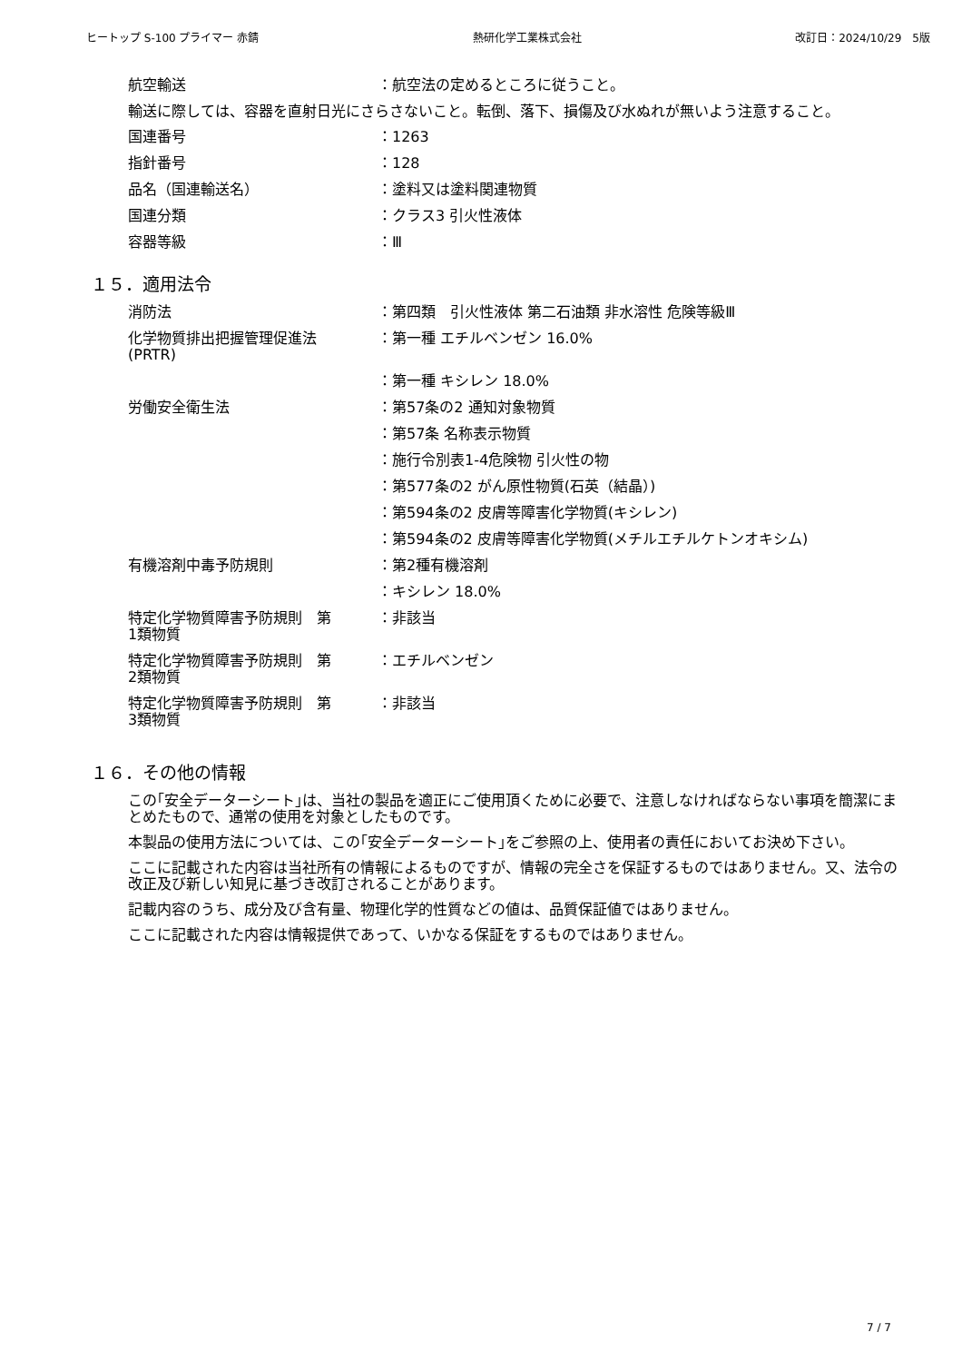ヒートップ S-100 プライマー 赤錆 熱研化学工業株式会社 改訂日：2024/10/29　5版
航空輸送 ：航空法の定めるところに従うこと。
輸送に際しては、容器を直射日光にさらさないこと。転倒、落下、損傷及び水ぬれが無いよう注意すること。
国連番号 ：1263
指針番号 ：128
品名（国連輸送名） ：塗料又は塗料関連物質
国連分類 ：クラス3 引火性液体
容器等級 ：Ⅲ
１５．適用法令
消防法 ：第四類　引火性液体 第二石油類 非水溶性 危険等級Ⅲ
化学物質排出把握管理促進法
(PRTR)
：第一種 エチルベンゼン 16.0%
：第一種 キシレン 18.0%
労働安全衛生法 ：第57条の2 通知対象物質
：第57条 名称表示物質
：施行令別表1-4危険物 引火性の物
：第577条の2 がん原性物質(石英（結晶）)
：第594条の2 皮膚等障害化学物質(キシレン)
：第594条の2 皮膚等障害化学物質(メチルエチルケトンオキシム)
有機溶剤中毒予防規則 ：第2種有機溶剤
：キシレン 18.0%
特定化学物質障害予防規則　第
1類物質
：非該当
特定化学物質障害予防規則　第
2類物質
：エチルベンゼン
特定化学物質障害予防規則　第
3類物質
：非該当
１６．その他の情報
この｢安全データーシート｣は、当社の製品を適正にご使用頂くために必要で、注意しなければならない事項を簡潔にまとめたもので、通常の使用を対象としたものです。
本製品の使用方法については、この｢安全データーシート｣をご参照の上、使用者の責任においてお決め下さい。
ここに記載された内容は当社所有の情報によるものですが、情報の完全さを保証するものではありません。又、法令の改正及び新しい知見に基づき改訂されることがあります。
記載内容のうち、成分及び含有量、物理化学的性質などの値は、品質保証値ではありません。
ここに記載された内容は情報提供であって、いかなる保証をするものではありません。
7 / 7